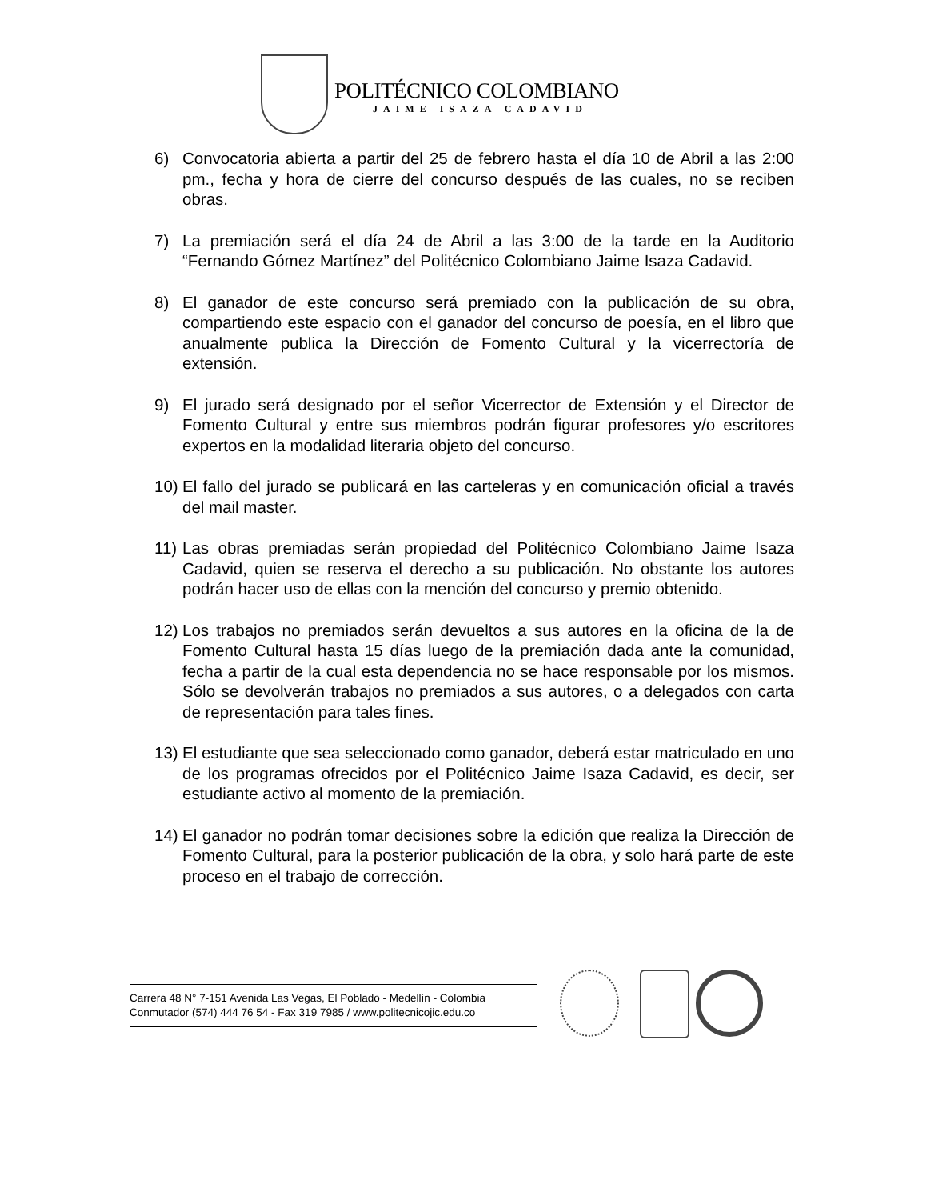POLITÉCNICO COLOMBIANO
JAIME ISAZA CADAVID
6) Convocatoria abierta a partir del 25 de febrero hasta el día 10 de Abril a las 2:00 pm., fecha y hora de cierre del concurso después de las cuales, no se reciben obras.
7) La premiación será el día 24 de Abril a las 3:00 de la tarde en la Auditorio “Fernando Gómez Martínez” del Politécnico Colombiano Jaime Isaza Cadavid.
8) El ganador de este concurso será premiado con la publicación de su obra, compartiendo este espacio con el ganador del concurso de poesía, en el libro que anualmente publica la Dirección de Fomento Cultural y la vicerrectoría de extensión.
9) El jurado será designado por el señor Vicerrector de Extensión y el Director de Fomento Cultural y entre sus miembros podrán figurar profesores y/o escritores expertos en la modalidad literaria objeto del concurso.
10)
El fallo del jurado se publicará en las carteleras y en comunicación oficial a través del mail master.
11)
Las obras premiadas serán propiedad del Politécnico Colombiano Jaime Isaza Cadavid, quien se reserva el derecho a su publicación. No obstante los autores podrán hacer uso de ellas con la mención del concurso y premio obtenido.
12)
Los trabajos no premiados serán devueltos a sus autores en la oficina de la de Fomento Cultural hasta 15 días luego de la premiación dada ante la comunidad, fecha a partir de la cual esta dependencia no se hace responsable por los mismos. Sólo se devolverán trabajos no premiados a sus autores, o a delegados con carta de representación para tales fines.
13)
El estudiante que sea seleccionado como ganador, deberá estar matriculado en uno de los programas ofrecidos por el Politécnico Jaime Isaza Cadavid, es decir, ser estudiante activo al momento de la premiación.
14)
El ganador no podrán tomar decisiones sobre la edición que realiza la Dirección de Fomento Cultural, para la posterior publicación de la obra, y solo hará parte de este proceso en el trabajo de corrección.
Carrera 48 N° 7-151 Avenida Las Vegas, El Poblado - Medellín - Colombia
Conmutador (574) 444 76 54 - Fax 319 7985 / www.politecnicojic.edu.co